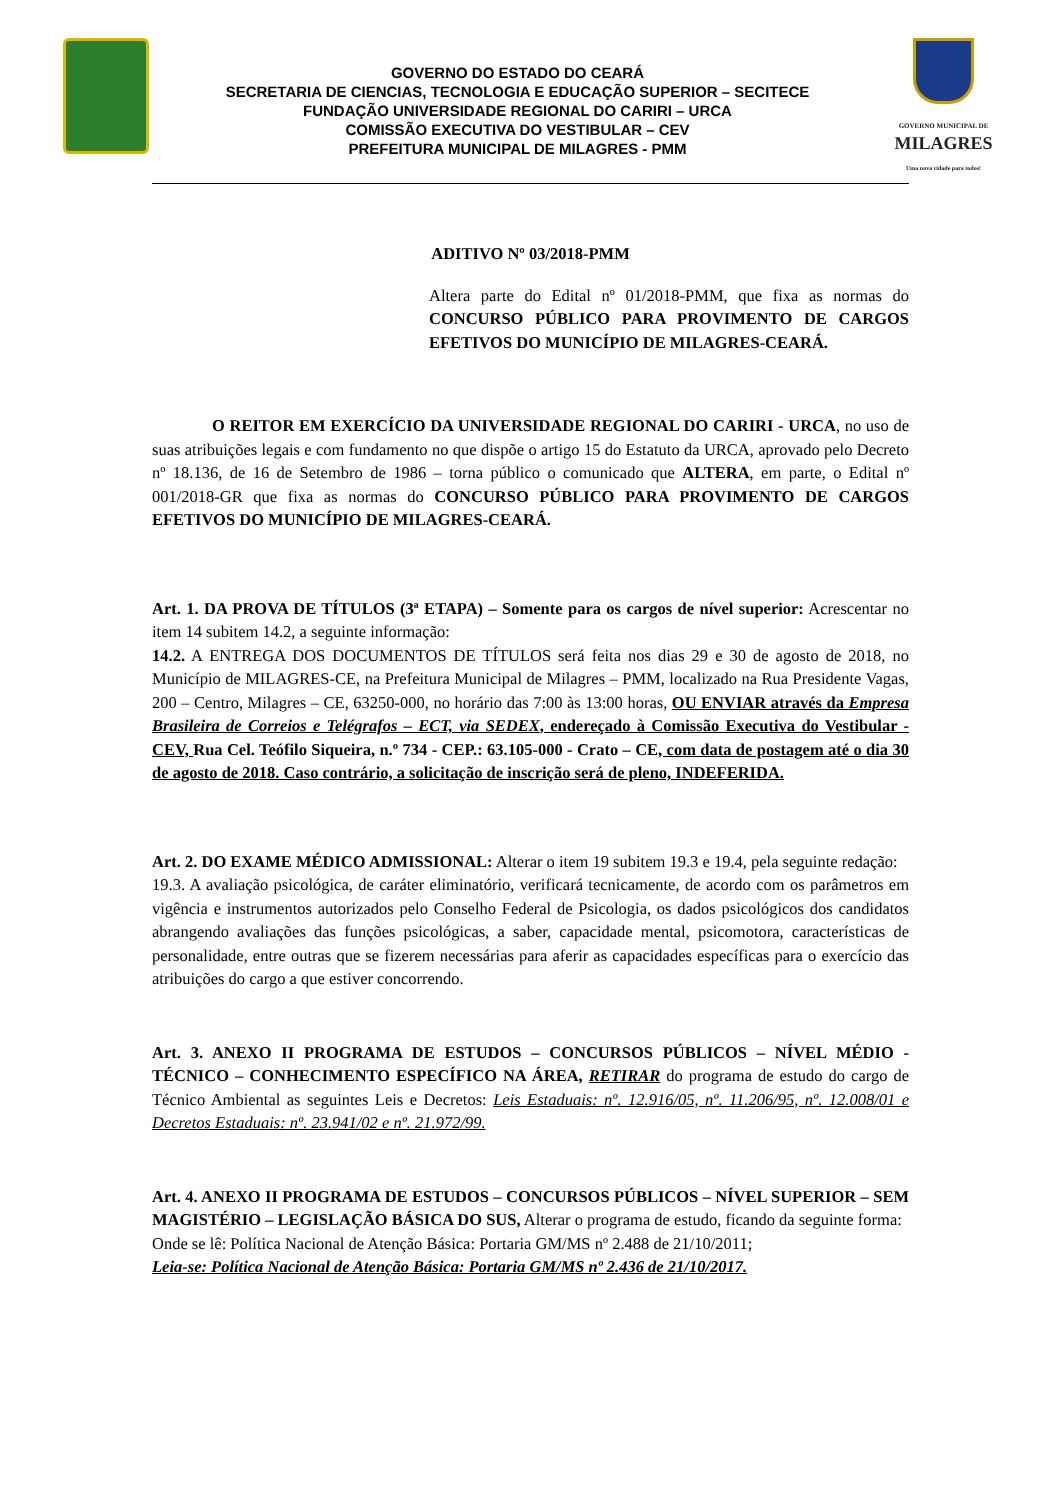GOVERNO DO ESTADO DO CEARÁ
SECRETARIA DE CIENCIAS, TECNOLOGIA E EDUCAÇÃO SUPERIOR – SECITECE
FUNDAÇÃO UNIVERSIDADE REGIONAL DO CARIRI – URCA
COMISSÃO EXECUTIVA DO VESTIBULAR – CEV
PREFEITURA MUNICIPAL DE MILAGRES - PMM
GOVERNO MUNICIPAL DE
MILAGRES
Uma nova cidade para todos!
ADITIVO Nº 03/2018-PMM
Altera parte do Edital nº 01/2018-PMM, que fixa as normas do CONCURSO PÚBLICO PARA PROVIMENTO DE CARGOS EFETIVOS DO MUNICÍPIO DE MILAGRES-CEARÁ.
O REITOR EM EXERCÍCIO DA UNIVERSIDADE REGIONAL DO CARIRI - URCA, no uso de suas atribuições legais e com fundamento no que dispõe o artigo 15 do Estatuto da URCA, aprovado pelo Decreto nº 18.136, de 16 de Setembro de 1986 – torna público o comunicado que ALTERA, em parte, o Edital nº 001/2018-GR que fixa as normas do CONCURSO PÚBLICO PARA PROVIMENTO DE CARGOS EFETIVOS DO MUNICÍPIO DE MILAGRES-CEARÁ.
Art. 1. DA PROVA DE TÍTULOS (3ª ETAPA) – Somente para os cargos de nível superior: Acrescentar no item 14 subitem 14.2, a seguinte informação:
14.2. A ENTREGA DOS DOCUMENTOS DE TÍTULOS será feita nos dias 29 e 30 de agosto de 2018, no Município de MILAGRES-CE, na Prefeitura Municipal de Milagres – PMM, localizado na Rua Presidente Vagas, 200 – Centro, Milagres – CE, 63250-000, no horário das 7:00 às 13:00 horas, OU ENVIAR através da Empresa Brasileira de Correios e Telégrafos – ECT, via SEDEX, endereçado à Comissão Executiva do Vestibular - CEV, Rua Cel. Teófilo Siqueira, n.º 734 - CEP.: 63.105-000 - Crato – CE, com data de postagem até o dia 30 de agosto de 2018. Caso contrário, a solicitação de inscrição será de pleno, INDEFERIDA.
Art. 2. DO EXAME MÉDICO ADMISSIONAL: Alterar o item 19 subitem 19.3 e 19.4, pela seguinte redação:
19.3. A avaliação psicológica, de caráter eliminatório, verificará tecnicamente, de acordo com os parâmetros em vigência e instrumentos autorizados pelo Conselho Federal de Psicologia, os dados psicológicos dos candidatos abrangendo avaliações das funções psicológicas, a saber, capacidade mental, psicomotora, características de personalidade, entre outras que se fizerem necessárias para aferir as capacidades específicas para o exercício das atribuições do cargo a que estiver concorrendo.
Art. 3. ANEXO II PROGRAMA DE ESTUDOS – CONCURSOS PÚBLICOS – NÍVEL MÉDIO - TÉCNICO – CONHECIMENTO ESPECÍFICO NA ÁREA, RETIRAR do programa de estudo do cargo de Técnico Ambiental as seguintes Leis e Decretos: Leis Estaduais: nº. 12.916/05, nº. 11.206/95, nº. 12.008/01 e Decretos Estaduais: nº. 23.941/02 e nº. 21.972/99.
Art. 4. ANEXO II PROGRAMA DE ESTUDOS – CONCURSOS PÚBLICOS – NÍVEL SUPERIOR – SEM MAGISTÉRIO – LEGISLAÇÃO BÁSICA DO SUS, Alterar o programa de estudo, ficando da seguinte forma:
Onde se lê: Política Nacional de Atenção Básica: Portaria GM/MS nº 2.488 de 21/10/2011;
Leia-se: Política Nacional de Atenção Básica: Portaria GM/MS nº 2.436 de 21/10/2017.